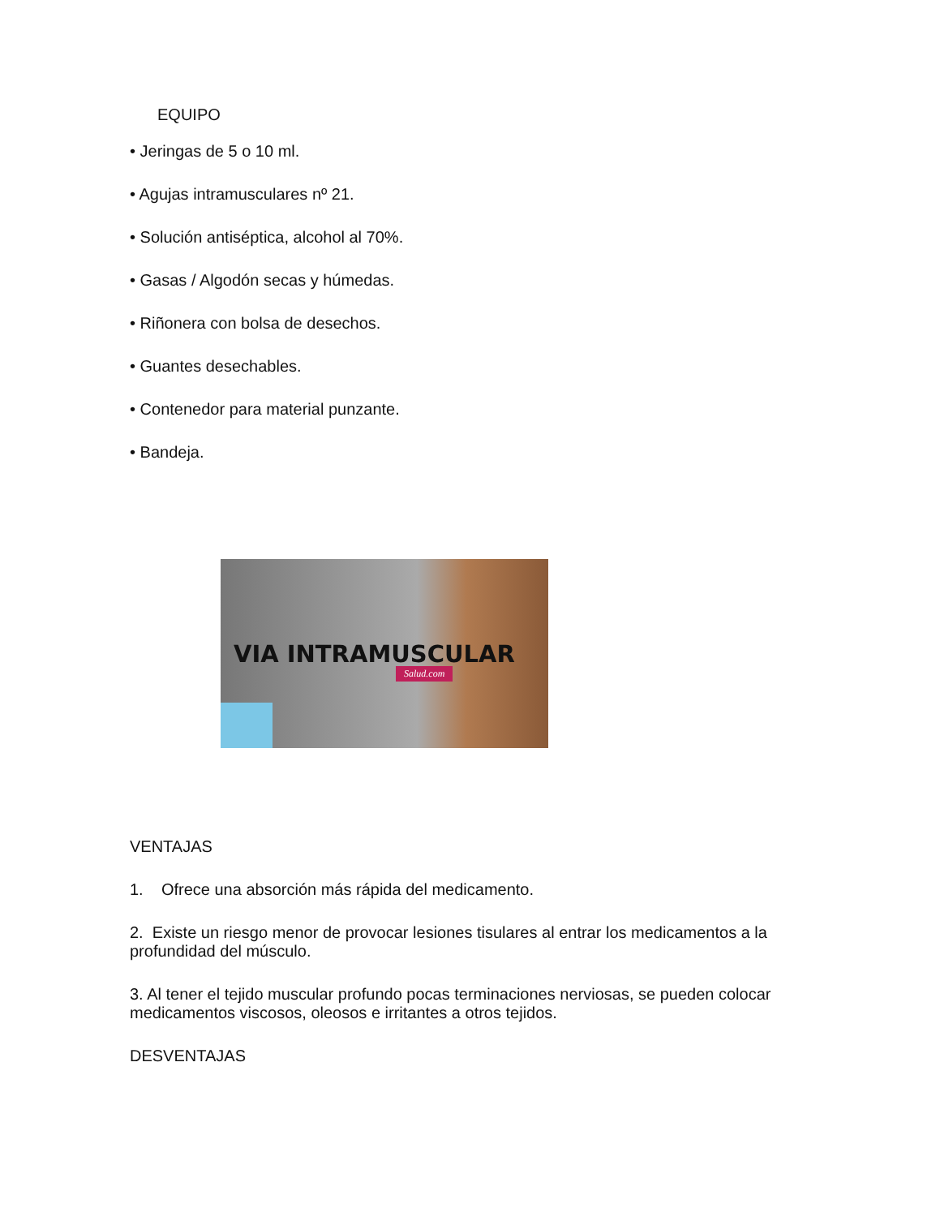EQUIPO
• Jeringas de 5 o 10 ml.
• Agujas intramusculares nº 21.
• Solución antiséptica, alcohol al 70%.
• Gasas / Algodón secas y húmedas.
• Riñonera con bolsa de desechos.
• Guantes desechables.
• Contenedor para material punzante.
• Bandeja.
VIA INTRAMUSCULAR
Salud.com
VENTAJAS
1. Ofrece una absorción más rápida del medicamento.
2. Existe un riesgo menor de provocar lesiones tisulares al entrar los medicamentos a la profundidad del músculo.
3. Al tener el tejido muscular profundo pocas terminaciones nerviosas, se pueden colocar medicamentos viscosos, oleosos e irritantes a otros tejidos.
DESVENTAJAS